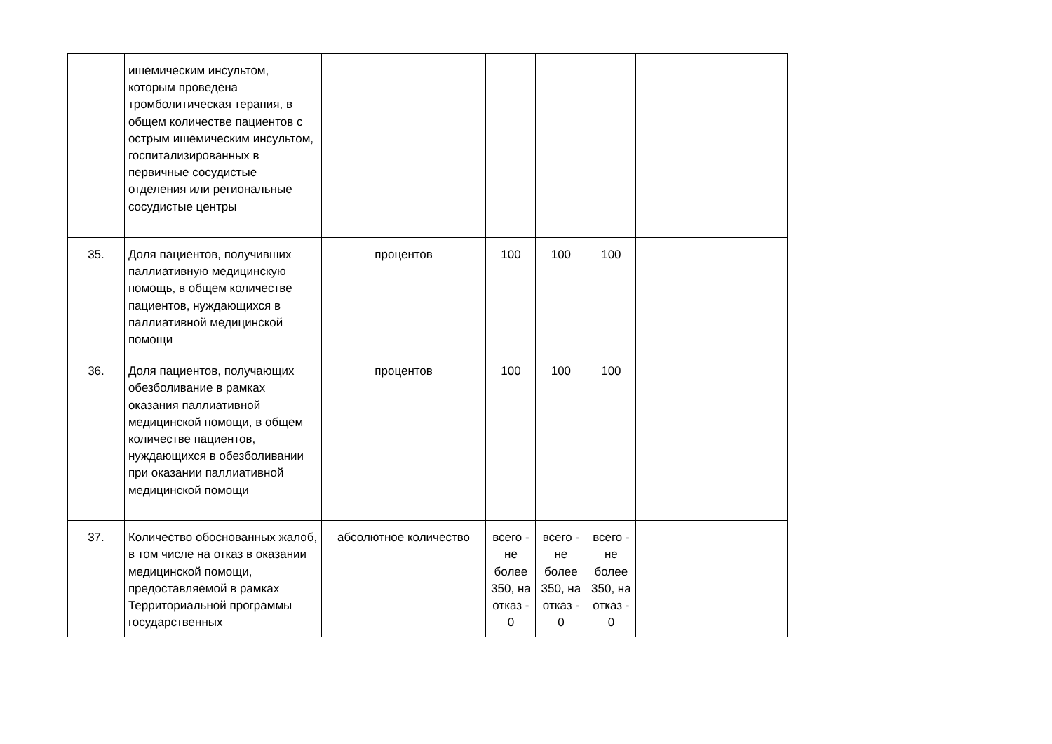| | ишемическим инсультом, которым проведена тромболитическая терапия, в общем количестве пациентов с острым ишемическим инсультом, госпитализированных в первичные сосудистые отделения или региональные сосудистые центры | | | | | |
| 35. | Доля пациентов, получивших паллиативную медицинскую помощь, в общем количестве пациентов, нуждающихся в паллиативной медицинской помощи | процентов | 100 | 100 | 100 | |
| 36. | Доля пациентов, получающих обезболивание в рамках оказания паллиативной медицинской помощи, в общем количестве пациентов, нуждающихся в обезболивании при оказании паллиативной медицинской помощи | процентов | 100 | 100 | 100 | |
| 37. | Количество обоснованных жалоб, в том числе на отказ в оказании медицинской помощи, предоставляемой в рамках Территориальной программы государственных | абсолютное количество | всего - не более 350, на отказ - 0 | всего - не более 350, на отказ - 0 | всего - не более 350, на отказ - 0 | |